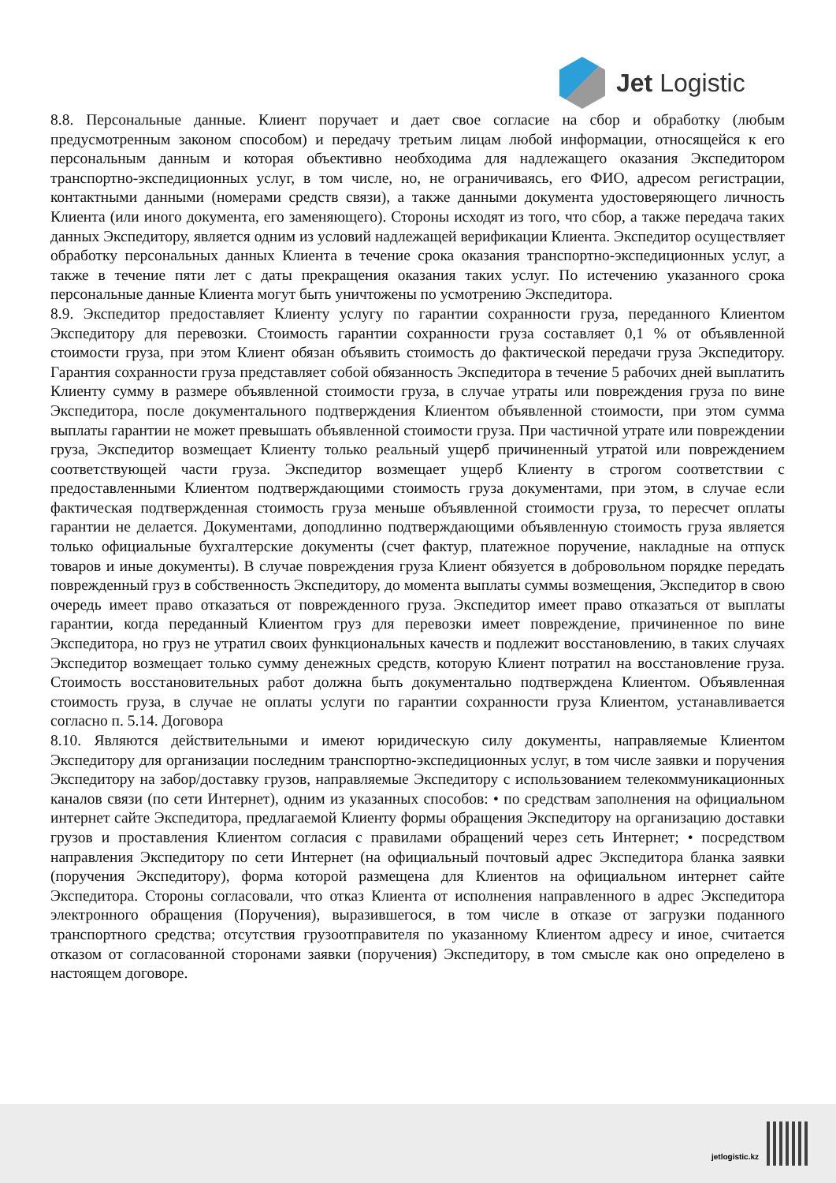Jet Logistic
8.8. Персональные данные. Клиент поручает и дает свое согласие на сбор и обработку (любым предусмотренным законом способом) и передачу третьим лицам любой информации, относящейся к его персональным данным и которая объективно необходима для надлежащего оказания Экспедитором транспортно-экспедиционных услуг, в том числе, но, не ограничиваясь, его ФИО, адресом регистрации, контактными данными (номерами средств связи), а также данными документа удостоверяющего личность Клиента (или иного документа, его заменяющего). Стороны исходят из того, что сбор, а также передача таких данных Экспедитору, является одним из условий надлежащей верификации Клиента. Экспедитор осуществляет обработку персональных данных Клиента в течение срока оказания транспортно-экспедиционных услуг, а также в течение пяти лет с даты прекращения оказания таких услуг. По истечению указанного срока персональные данные Клиента могут быть уничтожены по усмотрению Экспедитора.
8.9. Экспедитор предоставляет Клиенту услугу по гарантии сохранности груза, переданного Клиентом Экспедитору для перевозки. Стоимость гарантии сохранности груза составляет 0,1 % от объявленной стоимости груза, при этом Клиент обязан объявить стоимость до фактической передачи груза Экспедитору. Гарантия сохранности груза представляет собой обязанность Экспедитора в течение 5 рабочих дней выплатить Клиенту сумму в размере объявленной стоимости груза, в случае утраты или повреждения груза по вине Экспедитора, после документального подтверждения Клиентом объявленной стоимости, при этом сумма выплаты гарантии не может превышать объявленной стоимости груза. При частичной утрате или повреждении груза, Экспедитор возмещает Клиенту только реальный ущерб причиненный утратой или повреждением соответствующей части груза. Экспедитор возмещает ущерб Клиенту в строгом соответствии с предоставленными Клиентом подтверждающими стоимость груза документами, при этом, в случае если фактическая подтвержденная стоимость груза меньше объявленной стоимости груза, то пересчет оплаты гарантии не делается. Документами, доподлинно подтверждающими объявленную стоимость груза является только официальные бухгалтерские документы (счет фактур, платежное поручение, накладные на отпуск товаров и иные документы). В случае повреждения груза Клиент обязуется в добровольном порядке передать поврежденный груз в собственность Экспедитору, до момента выплаты суммы возмещения, Экспедитор в свою очередь имеет право отказаться от поврежденного груза. Экспедитор имеет право отказаться от выплаты гарантии, когда переданный Клиентом груз для перевозки имеет повреждение, причиненное по вине Экспедитора, но груз не утратил своих функциональных качеств и подлежит восстановлению, в таких случаях Экспедитор возмещает только сумму денежных средств, которую Клиент потратил на восстановление груза. Стоимость восстановительных работ должна быть документально подтверждена Клиентом. Объявленная стоимость груза, в случае не оплаты услуги по гарантии сохранности груза Клиентом, устанавливается согласно п. 5.14. Договора
8.10. Являются действительными и имеют юридическую силу документы, направляемые Клиентом Экспедитору для организации последним транспортно-экспедиционных услуг, в том числе заявки и поручения Экспедитору на забор/доставку грузов, направляемые Экспедитору с использованием телекоммуникационных каналов связи (по сети Интернет), одним из указанных способов: • по средствам заполнения на официальном интернет сайте Экспедитора, предлагаемой Клиенту формы обращения Экспедитору на организацию доставки грузов и проставления Клиентом согласия с правилами обращений через сеть Интернет; • посредством направления Экспедитору по сети Интернет (на официальный почтовый адрес Экспедитора бланка заявки (поручения Экспедитору), форма которой размещена для Клиентов на официальном интернет сайте Экспедитора. Стороны согласовали, что отказ Клиента от исполнения направленного в адрес Экспедитора электронного обращения (Поручения), выразившегося, в том числе в отказе от загрузки поданного транспортного средства; отсутствия грузоотправителя по указанному Клиентом адресу и иное, считается отказом от согласованной сторонами заявки (поручения) Экспедитору, в том смысле как оно определено в настоящем договоре.
jetlogistic.kz